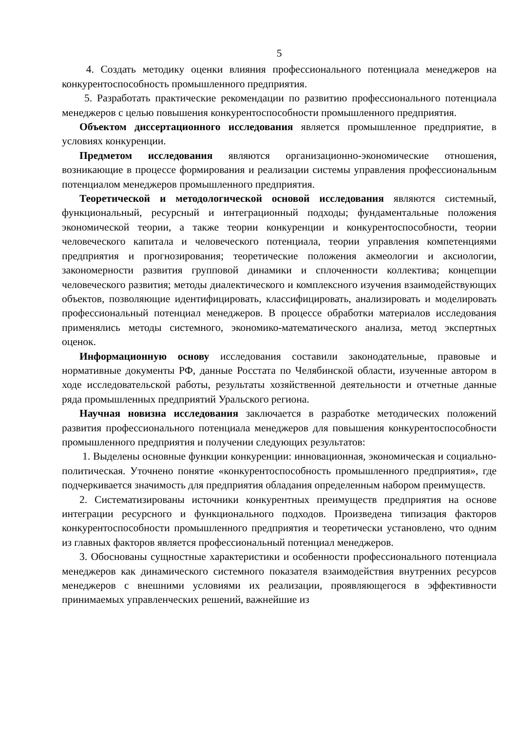5
4. Создать методику оценки влияния профессионального потенциала менеджеров на конкурентоспособность промышленного предприятия.
5. Разработать практические рекомендации по развитию профессионального потенциала менеджеров с целью повышения конкурентоспособности промышленного предприятия.
Объектом диссертационного исследования является промышленное предприятие, в условиях конкуренции.
Предметом исследования являются организационно-экономические отношения, возникающие в процессе формирования и реализации системы управления профессиональным потенциалом менеджеров промышленного предприятия.
Теоретической и методологической основой исследования являются системный, функциональный, ресурсный и интеграционный подходы; фундаментальные положения экономической теории, а также теории конкуренции и конкурентоспособности, теории человеческого капитала и человеческого потенциала, теории управления компетенциями предприятия и прогнозирования; теоретические положения акмеологии и аксиологии, закономерности развития групповой динамики и сплоченности коллектива; концепции человеческого развития; методы диалектического и комплексного изучения взаимодействующих объектов, позволяющие идентифицировать, классифицировать, анализировать и моделировать профессиональный потенциал менеджеров. В процессе обработки материалов исследования применялись методы системного, экономико-математического анализа, метод экспертных оценок.
Информационную основу исследования составили законодательные, правовые и нормативные документы РФ, данные Росстата по Челябинской области, изученные автором в ходе исследовательской работы, результаты хозяйственной деятельности и отчетные данные ряда промышленных предприятий Уральского региона.
Научная новизна исследования заключается в разработке методических положений развития профессионального потенциала менеджеров для повышения конкурентоспособности промышленного предприятия и получении следующих результатов:
1. Выделены основные функции конкуренции: инновационная, экономическая и социально-политическая. Уточнено понятие «конкурентоспособность промышленного предприятия», где подчеркивается значимость для предприятия обладания определенным набором преимуществ.
2. Систематизированы источники конкурентных преимуществ предприятия на основе интеграции ресурсного и функционального подходов. Произведена типизация факторов конкурентоспособности промышленного предприятия и теоретически установлено, что одним из главных факторов является профессиональный потенциал менеджеров.
3. Обоснованы сущностные характеристики и особенности профессионального потенциала менеджеров как динамического системного показателя взаимодействия внутренних ресурсов менеджеров с внешними условиями их реализации, проявляющегося в эффективности принимаемых управленческих решений, важнейшие из